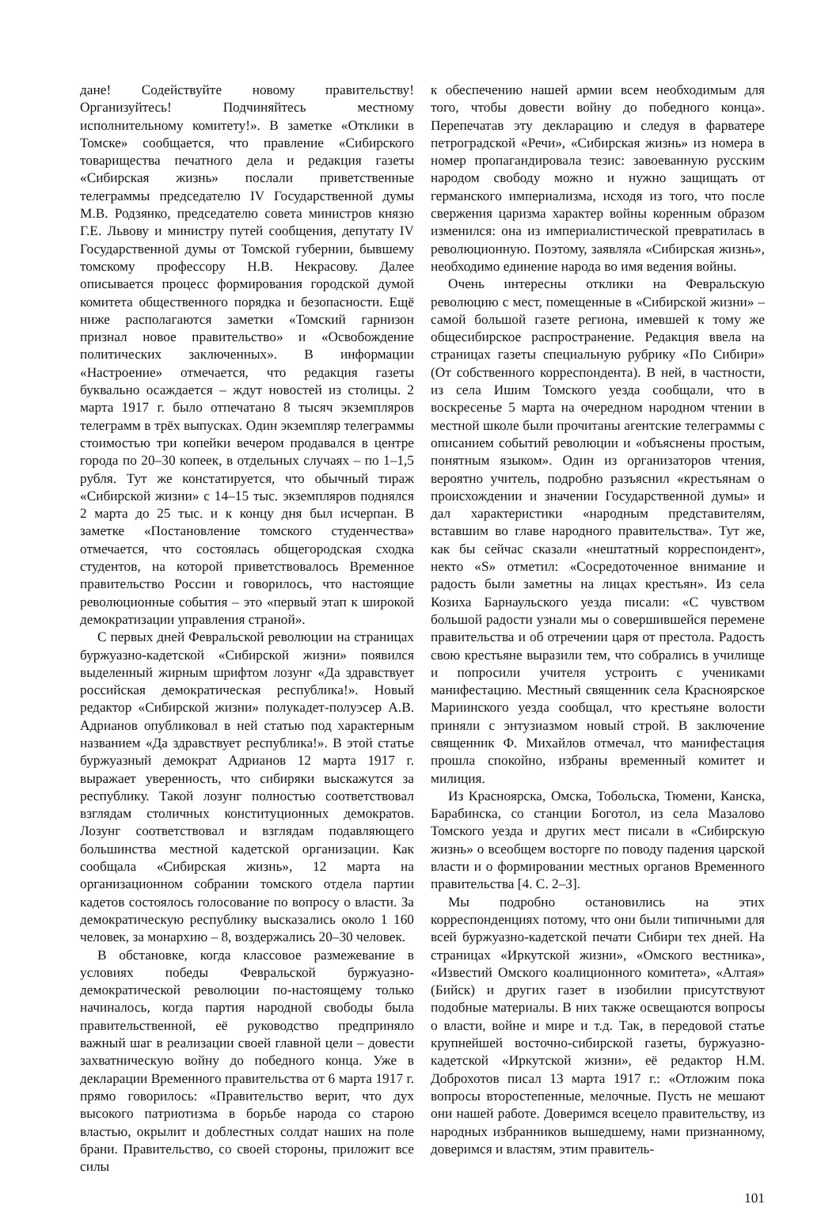дане! Содействуйте новому правительству! Организуйтесь! Подчиняйтесь местному исполнительному комитету!». В заметке «Отклики в Томске» сообщается, что правление «Сибирского товарищества печатного дела и редакция газеты «Сибирская жизнь» послали приветственные телеграммы председателю IV Государственной думы М.В. Родзянко, председателю совета министров князю Г.Е. Львову и министру путей сообщения, депутату IV Государственной думы от Томской губернии, бывшему томскому профессору Н.В. Некрасову. Далее описывается процесс формирования городской думой комитета общественного порядка и безопасности. Ещё ниже располагаются заметки «Томский гарнизон признал новое правительство» и «Освобождение политических заключенных». В информации «Настроение» отмечается, что редакция газеты буквально осаждается – ждут новостей из столицы. 2 марта 1917 г. было отпечатано 8 тысяч экземпляров телеграмм в трёх выпусках. Один экземпляр телеграммы стоимостью три копейки вечером продавался в центре города по 20–30 копеек, в отдельных случаях – по 1–1,5 рубля. Тут же констатируется, что обычный тираж «Сибирской жизни» с 14–15 тыс. экземпляров поднялся 2 марта до 25 тыс. и к концу дня был исчерпан. В заметке «Постановление томского студенчества» отмечается, что состоялась общегородская сходка студентов, на которой приветствовалось Временное правительство России и говорилось, что настоящие революционные события – это «первый этап к широкой демократизации управления страной».
С первых дней Февральской революции на страницах буржуазно-кадетской «Сибирской жизни» появился выделенный жирным шрифтом лозунг «Да здравствует российская демократическая республика!». Новый редактор «Сибирской жизни» полукадет-полуэсер А.В. Адрианов опубликовал в ней статью под характерным названием «Да здравствует республика!». В этой статье буржуазный демократ Адрианов 12 марта 1917 г. выражает уверенность, что сибиряки выскажутся за республику. Такой лозунг полностью соответствовал взглядам столичных конституционных демократов. Лозунг соответствовал и взглядам подавляющего большинства местной кадетской организации. Как сообщала «Сибирская жизнь», 12 марта на организационном собрании томского отдела партии кадетов состоялось голосование по вопросу о власти. За демократическую республику высказались около 1 160 человек, за монархию – 8, воздержались 20–30 человек.
В обстановке, когда классовое размежевание в условиях победы Февральской буржуазно-демократической революции по-настоящему только начиналось, когда партия народной свободы была правительственной, её руководство предприняло важный шаг в реализации своей главной цели – довести захватническую войну до победного конца. Уже в декларации Временного правительства от 6 марта 1917 г. прямо говорилось: «Правительство верит, что дух высокого патриотизма в борьбе народа со старою властью, окрылит и доблестных солдат наших на поле брани. Правительство, со своей стороны, приложит все силы
к обеспечению нашей армии всем необходимым для того, чтобы довести войну до победного конца». Перепечатав эту декларацию и следуя в фарватере петроградской «Речи», «Сибирская жизнь» из номера в номер пропагандировала тезис: завоеванную русским народом свободу можно и нужно защищать от германского империализма, исходя из того, что после свержения царизма характер войны коренным образом изменился: она из империалистической превратилась в революционную. Поэтому, заявляла «Сибирская жизнь», необходимо единение народа во имя ведения войны.
Очень интересны отклики на Февральскую революцию с мест, помещенные в «Сибирской жизни» – самой большой газете региона, имевшей к тому же общесибирское распространение. Редакция ввела на страницах газеты специальную рубрику «По Сибири» (От собственного корреспондента). В ней, в частности, из села Ишим Томского уезда сообщали, что в воскресенье 5 марта на очередном народном чтении в местной школе были прочитаны агентские телеграммы с описанием событий революции и «объяснены простым, понятным языком». Один из организаторов чтения, вероятно учитель, подробно разъяснил «крестьянам о происхождении и значении Государственной думы» и дал характеристики «народным представителям, вставшим во главе народного правительства». Тут же, как бы сейчас сказали «нештатный корреспондент», некто «S» отметил: «Сосредоточенное внимание и радость были заметны на лицах крестьян». Из села Козиха Барнаульского уезда писали: «С чувством большой радости узнали мы о совершившейся перемене правительства и об отречении царя от престола. Радость свою крестьяне выразили тем, что собрались в училище и попросили учителя устроить с учениками манифестацию. Местный священник села Красноярское Мариинского уезда сообщал, что крестьяне волости приняли с энтузиазмом новый строй. В заключение священник Ф. Михайлов отмечал, что манифестация прошла спокойно, избраны временный комитет и милиция.
Из Красноярска, Омска, Тобольска, Тюмени, Канска, Барабинска, со станции Боготол, из села Мазалово Томского уезда и других мест писали в «Сибирскую жизнь» о всеобщем восторге по поводу падения царской власти и о формировании местных органов Временного правительства [4. С. 2–3].
Мы подробно остановились на этих корреспонденциях потому, что они были типичными для всей буржуазно-кадетской печати Сибири тех дней. На страницах «Иркутской жизни», «Омского вестника», «Известий Омского коалиционного комитета», «Алтая» (Бийск) и других газет в изобилии присутствуют подобные материалы. В них также освещаются вопросы о власти, войне и мире и т.д. Так, в передовой статье крупнейшей восточно-сибирской газеты, буржуазно-кадетской «Иркутской жизни», её редактор Н.М. Доброхотов писал 13 марта 1917 г.: «Отложим пока вопросы второстепенные, мелочные. Пусть не мешают они нашей работе. Доверимся всецело правительству, из народных избранников вышедшему, нами признанному, доверимся и властям, этим правитель-
101